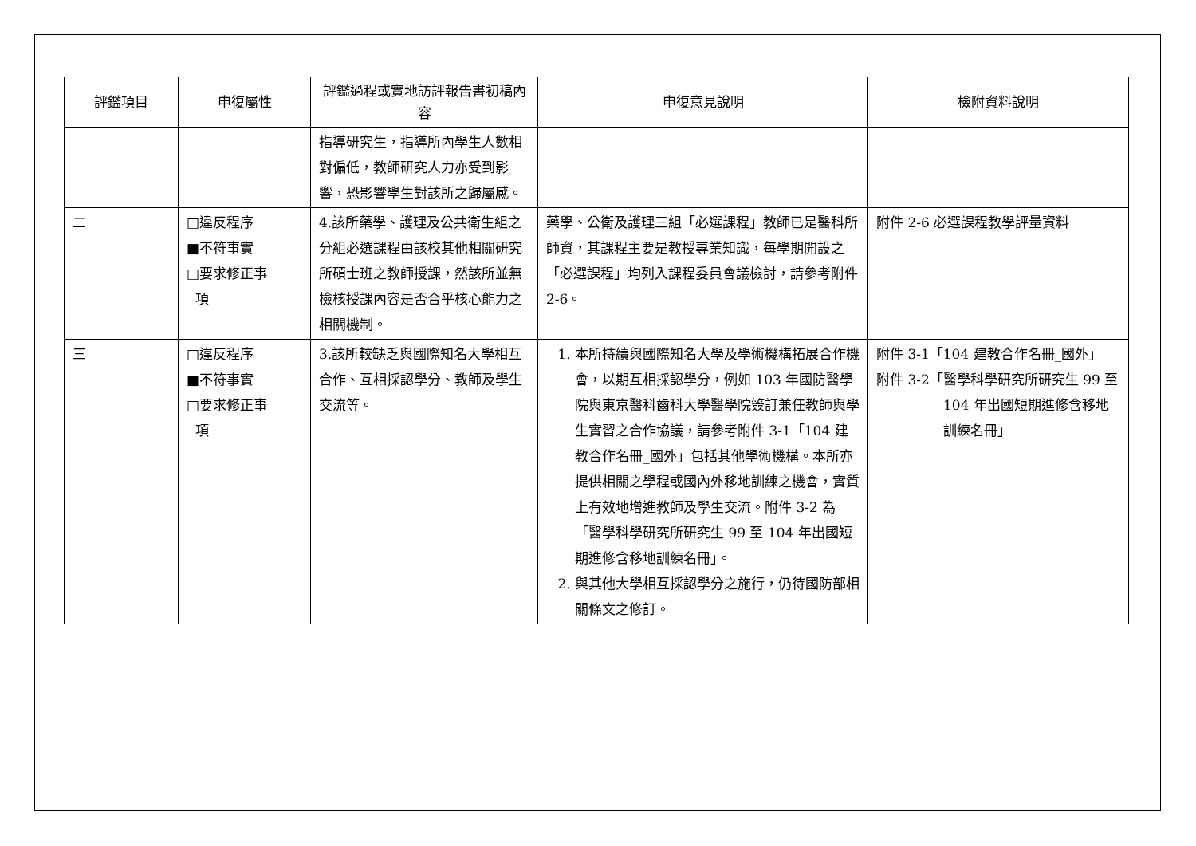| 評鑑項目 | 申復屬性 | 評鑑過程或實地訪評報告書初稿內容 | 申復意見說明 | 檢附資料說明 |
| --- | --- | --- | --- | --- |
| | | 指導研究生，指導所內學生人數相對偏低，教師研究人力亦受到影響，恐影響學生對該所之歸屬感。 | | |
| 二 | □違反程序 ■不符事實 □要求修正事 項 | 4.該所藥學、護理及公共衛生組之分組必選課程由該校其他相關研究所碩士班之教師授課，然該所並無檢核授課內容是否合乎核心能力之相關機制。 | 藥學、公衛及護理三組「必選課程」教師已是醫科所師資，其課程主要是教授專業知識，每學期開設之「必選課程」均列入課程委員會議檢討，請參考附件 2-6。 | 附件 2-6 必選課程教學評量資料 |
| 三 | □違反程序 ■不符事實 □要求修正事 項 | 3.該所較缺乏與國際知名大學相互合作、互相採認學分、教師及學生交流等。 | 1. 本所持續與國際知名大學及學術機構拓展合作機會，以期互相採認學分，例如 103 年國防醫學院與東京醫科齒科大學醫學院簽訂兼任教師與學生實習之合作協議，請參考附件 3-1「104 建教合作名冊_國外」包括其他學術機構。本所亦提供相關之學程或國內外移地訓練之機會，實質上有效地增進教師及學生交流。附件 3-2 為「醫學科學研究所研究生 99 至 104 年出國短期進修含移地訓練名冊」。 2. 與其他大學相互採認學分之施行，仍待國防部相關條文之修訂。 | 附件 3-1「104 建教合作名冊_國外」 附件 3-2「醫學科學研究所研究生 99 至 104 年出國短期進修含移地訓練名冊」 |